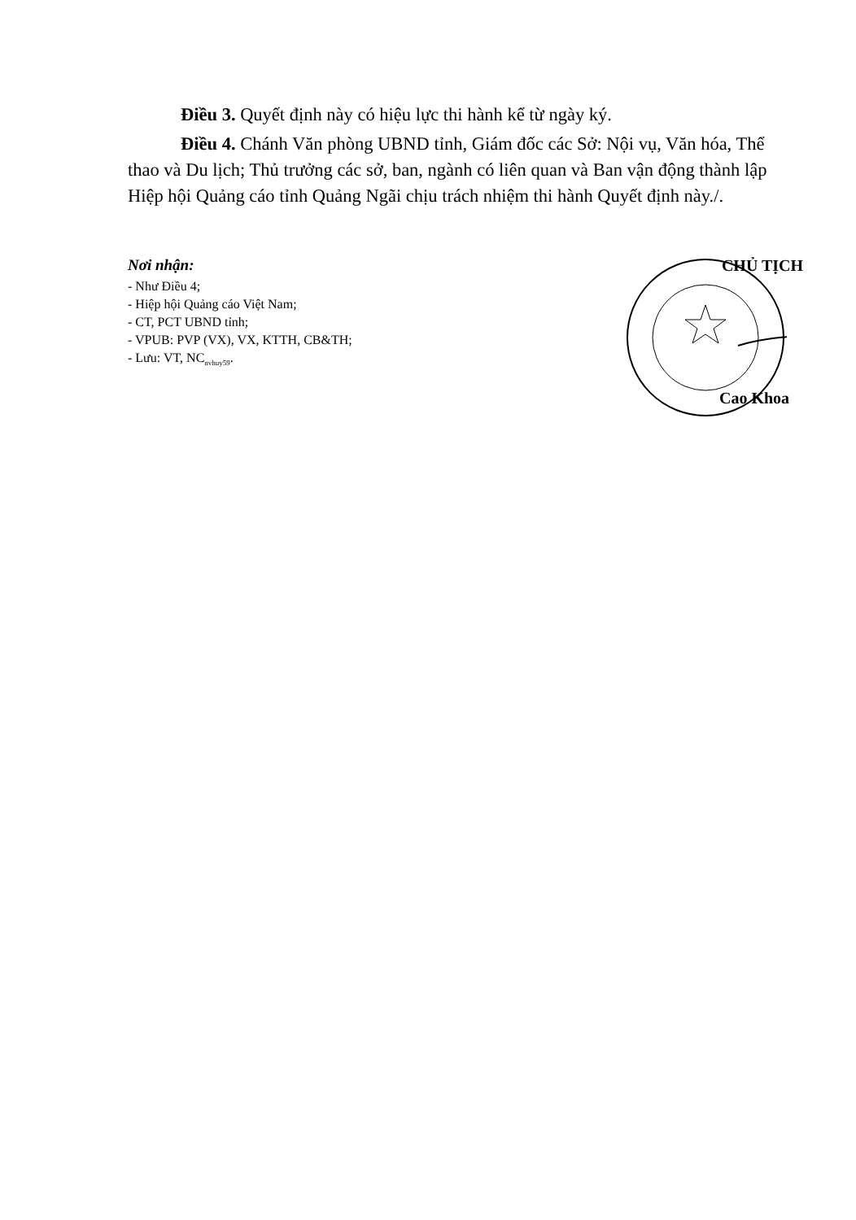Điều 3. Quyết định này có hiệu lực thi hành kể từ ngày ký.
Điều 4. Chánh Văn phòng UBND tỉnh, Giám đốc các Sở: Nội vụ, Văn hóa, Thể thao và Du lịch; Thủ trưởng các sở, ban, ngành có liên quan và Ban vận động thành lập Hiệp hội Quảng cáo tỉnh Quảng Ngãi chịu trách nhiệm thi hành Quyết định này./.
Nơi nhận:
- Như Điều 4;
- Hiệp hội Quảng cáo Việt Nam;
- CT, PCT UBND tỉnh;
- VPUB: PVP (VX), VX, KTTH, CB&TH;
- Lưu: VT, NC<sub>nvhuy59</sub>.
CHỦ TỊCH
Cao Khoa